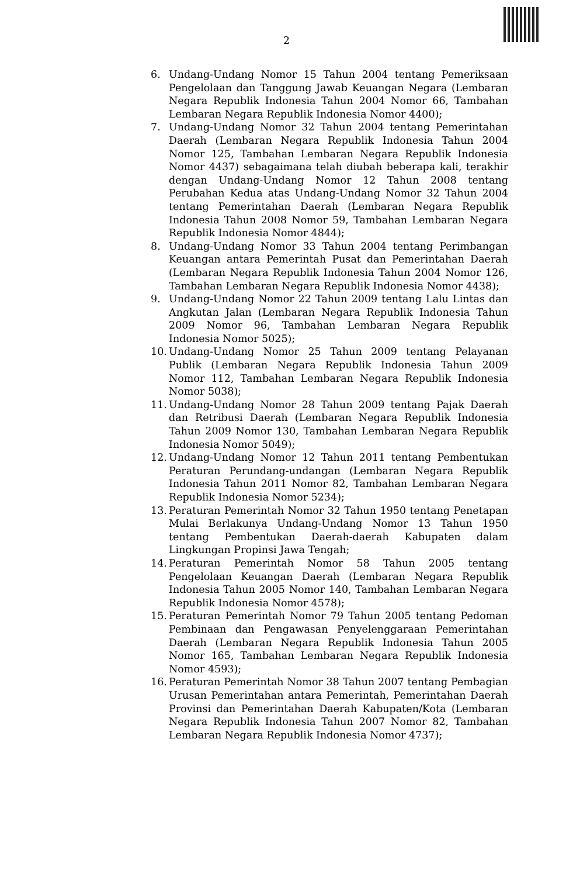2
6. Undang-Undang Nomor 15 Tahun 2004 tentang Pemeriksaan Pengelolaan dan Tanggung Jawab Keuangan Negara (Lembaran Negara Republik Indonesia Tahun 2004 Nomor 66, Tambahan Lembaran Negara Republik Indonesia Nomor 4400);
7. Undang-Undang Nomor 32 Tahun 2004 tentang Pemerintahan Daerah (Lembaran Negara Republik Indonesia Tahun 2004 Nomor 125, Tambahan Lembaran Negara Republik Indonesia Nomor 4437) sebagaimana telah diubah beberapa kali, terakhir dengan Undang-Undang Nomor 12 Tahun 2008 tentang Perubahan Kedua atas Undang-Undang Nomor 32 Tahun 2004 tentang Pemerintahan Daerah (Lembaran Negara Republik Indonesia Tahun 2008 Nomor 59, Tambahan Lembaran Negara Republik Indonesia Nomor 4844);
8. Undang-Undang Nomor 33 Tahun 2004 tentang Perimbangan Keuangan antara Pemerintah Pusat dan Pemerintahan Daerah (Lembaran Negara Republik Indonesia Tahun 2004 Nomor 126, Tambahan Lembaran Negara Republik Indonesia Nomor 4438);
9. Undang-Undang Nomor 22 Tahun 2009 tentang Lalu Lintas dan Angkutan Jalan (Lembaran Negara Republik Indonesia Tahun 2009 Nomor 96, Tambahan Lembaran Negara Republik Indonesia Nomor 5025);
10. Undang-Undang Nomor 25 Tahun 2009 tentang Pelayanan Publik (Lembaran Negara Republik Indonesia Tahun 2009 Nomor 112, Tambahan Lembaran Negara Republik Indonesia Nomor 5038);
11. Undang-Undang Nomor 28 Tahun 2009 tentang Pajak Daerah dan Retribusi Daerah (Lembaran Negara Republik Indonesia Tahun 2009 Nomor 130, Tambahan Lembaran Negara Republik Indonesia Nomor 5049);
12. Undang-Undang Nomor 12 Tahun 2011 tentang Pembentukan Peraturan Perundang-undangan (Lembaran Negara Republik Indonesia Tahun 2011 Nomor 82, Tambahan Lembaran Negara Republik Indonesia Nomor 5234);
13. Peraturan Pemerintah Nomor 32 Tahun 1950 tentang Penetapan Mulai Berlakunya Undang-Undang Nomor 13 Tahun 1950 tentang Pembentukan Daerah-daerah Kabupaten dalam Lingkungan Propinsi Jawa Tengah;
14. Peraturan Pemerintah Nomor 58 Tahun 2005 tentang Pengelolaan Keuangan Daerah (Lembaran Negara Republik Indonesia Tahun 2005 Nomor 140, Tambahan Lembaran Negara Republik Indonesia Nomor 4578);
15. Peraturan Pemerintah Nomor 79 Tahun 2005 tentang Pedoman Pembinaan dan Pengawasan Penyelenggaraan Pemerintahan Daerah (Lembaran Negara Republik Indonesia Tahun 2005 Nomor 165, Tambahan Lembaran Negara Republik Indonesia Nomor 4593);
16. Peraturan Pemerintah Nomor 38 Tahun 2007 tentang Pembagian Urusan Pemerintahan antara Pemerintah, Pemerintahan Daerah Provinsi dan Pemerintahan Daerah Kabupaten/Kota (Lembaran Negara Republik Indonesia Tahun 2007 Nomor 82, Tambahan Lembaran Negara Republik Indonesia Nomor 4737);